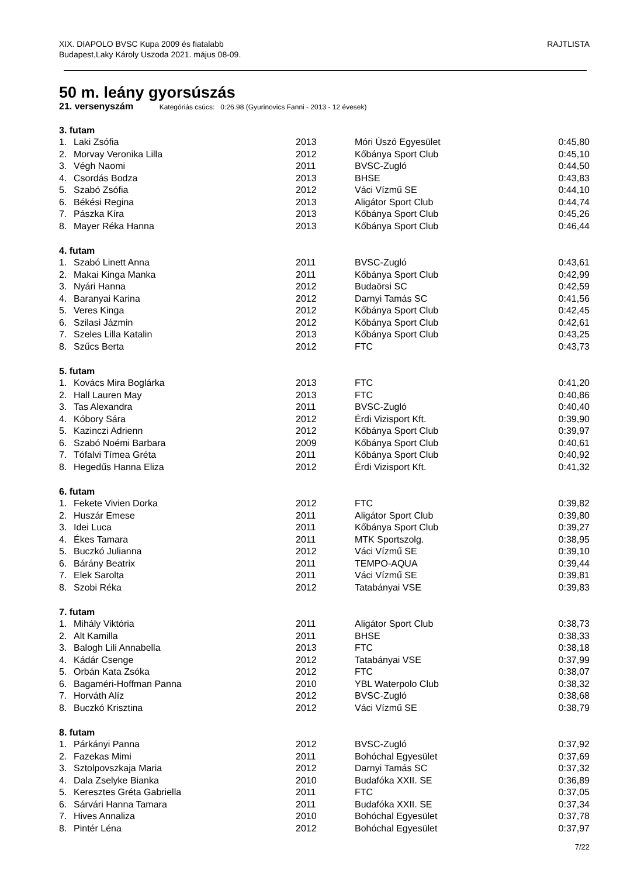XIX. DIAPOLO BVSC Kupa 2009 és fiatalabb
Budapest,Laky Károly Uszoda 2021. május 08-09.
RAJTLISTA
50 m. leány gyorsúszás
21. versenyszám Kategóriás csúcs: 0:26.98 (Gyurinovics Fanni - 2013 - 12 évesek)
| 3. futam | | | | |
| --- | --- | --- | --- | --- |
| 1. | Laki Zsófia | 2013 | Móri Úszó Egyesület | 0:45,80 |
| 2. | Morvay Veronika Lilla | 2012 | Kőbánya Sport Club | 0:45,10 |
| 3. | Végh Naomi | 2011 | BVSC-Zugló | 0:44,50 |
| 4. | Csordás Bodza | 2013 | BHSE | 0:43,83 |
| 5. | Szabó Zsófia | 2012 | Váci Vízmű SE | 0:44,10 |
| 6. | Békési Regina | 2013 | Aligátor Sport Club | 0:44,74 |
| 7. | Pászka Kíra | 2013 | Kőbánya Sport Club | 0:45,26 |
| 8. | Mayer Réka Hanna | 2013 | Kőbánya Sport Club | 0:46,44 |
| 4. futam | | | | |
| 1. | Szabó Linett Anna | 2011 | BVSC-Zugló | 0:43,61 |
| 2. | Makai Kinga Manka | 2011 | Kőbánya Sport Club | 0:42,99 |
| 3. | Nyári Hanna | 2012 | Budaörsi SC | 0:42,59 |
| 4. | Baranyai Karina | 2012 | Darnyi Tamás SC | 0:41,56 |
| 5. | Veres Kinga | 2012 | Kőbánya Sport Club | 0:42,45 |
| 6. | Szilasi Jázmin | 2012 | Kőbánya Sport Club | 0:42,61 |
| 7. | Szeles Lilla Katalin | 2013 | Kőbánya Sport Club | 0:43,25 |
| 8. | Szűcs Berta | 2012 | FTC | 0:43,73 |
| 5. futam | | | | |
| 1. | Kovács Mira Boglárka | 2013 | FTC | 0:41,20 |
| 2. | Hall Lauren May | 2013 | FTC | 0:40,86 |
| 3. | Tas Alexandra | 2011 | BVSC-Zugló | 0:40,40 |
| 4. | Kóbory Sára | 2012 | Érdi Vizisport Kft. | 0:39,90 |
| 5. | Kazinczi Adrienn | 2012 | Kőbánya Sport Club | 0:39,97 |
| 6. | Szabó Noémi Barbara | 2009 | Kőbánya Sport Club | 0:40,61 |
| 7. | Tófalvi Tímea Gréta | 2011 | Kőbánya Sport Club | 0:40,92 |
| 8. | Hegedűs Hanna Eliza | 2012 | Érdi Vizisport Kft. | 0:41,32 |
| 6. futam | | | | |
| 1. | Fekete Vivien Dorka | 2012 | FTC | 0:39,82 |
| 2. | Huszár Emese | 2011 | Aligátor Sport Club | 0:39,80 |
| 3. | Idei Luca | 2011 | Kőbánya Sport Club | 0:39,27 |
| 4. | Ékes Tamara | 2011 | MTK Sportszolg. | 0:38,95 |
| 5. | Buczkó Julianna | 2012 | Váci Vízmű SE | 0:39,10 |
| 6. | Bárány Beatrix | 2011 | TEMPO-AQUA | 0:39,44 |
| 7. | Elek Sarolta | 2011 | Váci Vízmű SE | 0:39,81 |
| 8. | Szobi Réka | 2012 | Tatabányai VSE | 0:39,83 |
| 7. futam | | | | |
| 1. | Mihály Viktória | 2011 | Aligátor Sport Club | 0:38,73 |
| 2. | Alt Kamilla | 2011 | BHSE | 0:38,33 |
| 3. | Balogh Lili Annabella | 2013 | FTC | 0:38,18 |
| 4. | Kádár Csenge | 2012 | Tatabányai VSE | 0:37,99 |
| 5. | Orbán Kata Zsóka | 2012 | FTC | 0:38,07 |
| 6. | Bagaméri-Hoffman Panna | 2010 | YBL Waterpolo Club | 0:38,32 |
| 7. | Horváth Alíz | 2012 | BVSC-Zugló | 0:38,68 |
| 8. | Buczkó Krisztina | 2012 | Váci Vízmű SE | 0:38,79 |
| 8. futam | | | | |
| 1. | Párkányi Panna | 2012 | BVSC-Zugló | 0:37,92 |
| 2. | Fazekas Mimi | 2011 | Bohóchal Egyesület | 0:37,69 |
| 3. | Sztolpovszkaja Maria | 2012 | Darnyi Tamás SC | 0:37,32 |
| 4. | Dala Zselyke Bianka | 2010 | Budafóka XXII. SE | 0:36,89 |
| 5. | Keresztes Gréta Gabriella | 2011 | FTC | 0:37,05 |
| 6. | Sárvári Hanna Tamara | 2011 | Budafóka XXII. SE | 0:37,34 |
| 7. | Hives Annaliza | 2010 | Bohóchal Egyesület | 0:37,78 |
| 8. | Pintér Léna | 2012 | Bohóchal Egyesület | 0:37,97 |
7/22